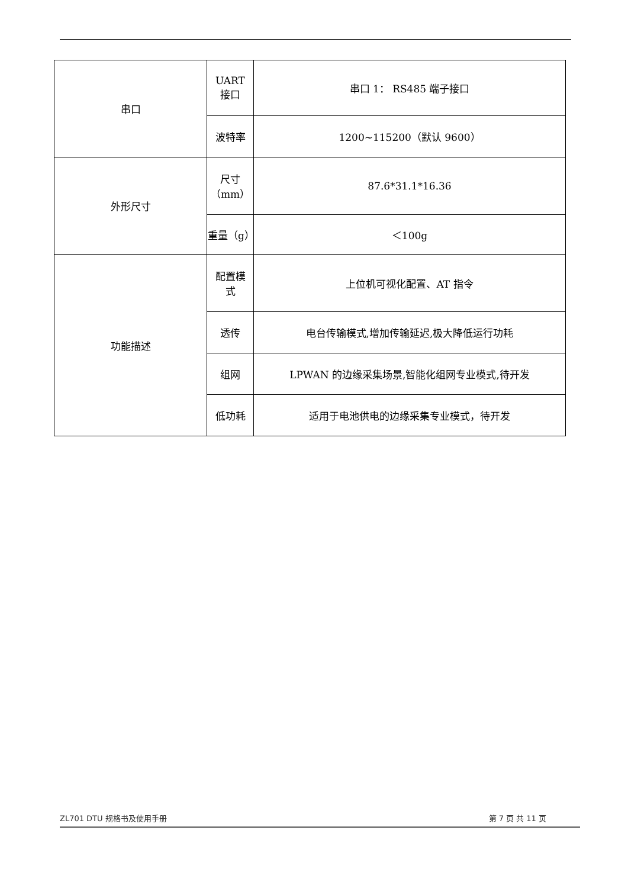| 串口 | UART 接口 | 串口 1： RS485 端子接口 |
| | 波特率 | 1200~115200（默认 9600） |
| 外形尺寸 | 尺寸 （mm） | 87.6*31.1*16.36 |
| | 重量（g） | ＜100g |
| 功能描述 | 配置模 式 | 上位机可视化配置、AT 指令 |
| | 透传 | 电台传输模式,增加传输延迟,极大降低运行功耗 |
| | 组网 | LPWAN 的边缘采集场景,智能化组网专业模式,待开发 |
| | 低功耗 | 适用于电池供电的边缘采集专业模式，待开发 |
ZL701 DTU 规格书及使用手册 第 7 页 共 11 页